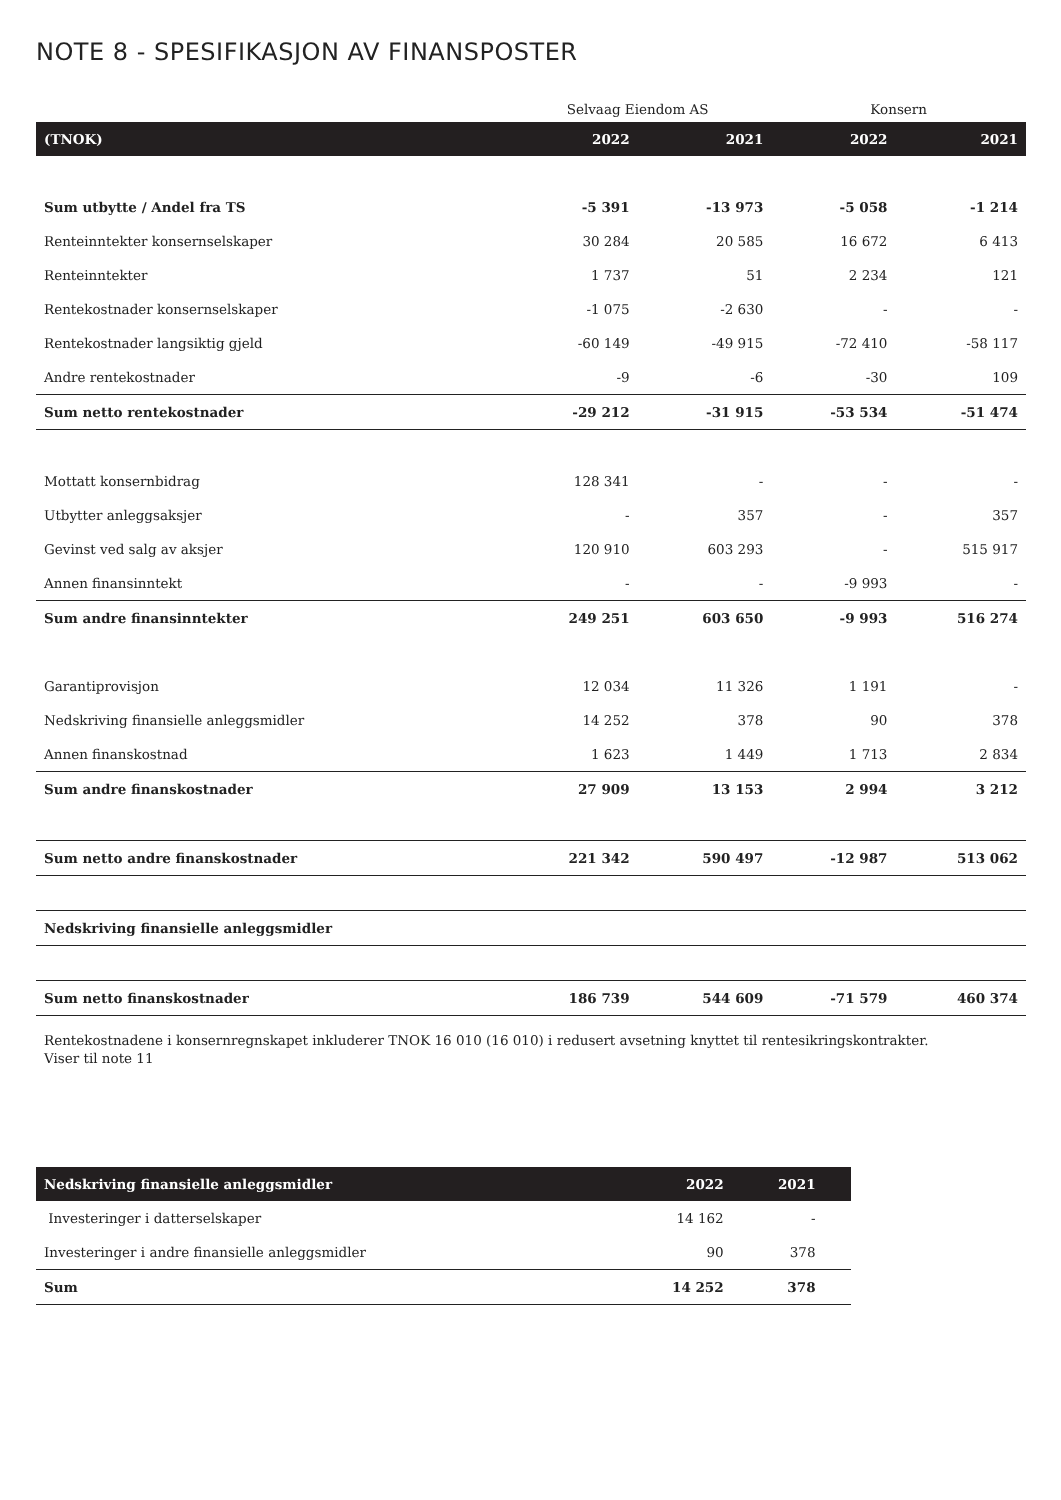NOTE 8 - SPESIFIKASJON AV FINANSPOSTER
| | Selvaag Eiendom AS | | Konsern | |
| (TNOK) | 2022 | 2021 | 2022 | 2021 |
| Sum utbytte / Andel fra TS | -5 391 | -13 973 | -5 058 | -1 214 |
| Renteinntekter konsernselskaper | 30 284 | 20 585 | 16 672 | 6 413 |
| Renteinntekter | 1 737 | 51 | 2 234 | 121 |
| Rentekostnader konsernselskaper | -1 075 | -2 630 | - | - |
| Rentekostnader langsiktig gjeld | -60 149 | -49 915 | -72 410 | -58 117 |
| Andre rentekostnader | -9 | -6 | -30 | 109 |
| Sum netto rentekostnader | -29 212 | -31 915 | -53 534 | -51 474 |
| Mottatt konsernbidrag | 128 341 | - | - | - |
| Utbytter anleggsaksjer | - | 357 | - | 357 |
| Gevinst ved salg av aksjer | 120 910 | 603 293 | - | 515 917 |
| Annen finansinntekt | - | - | -9 993 | - |
| Sum andre finansinntekter | 249 251 | 603 650 | -9 993 | 516 274 |
| Garantiprovisjon | 12 034 | 11 326 | 1 191 | - |
| Nedskriving finansielle anleggsmidler | 14 252 | 378 | 90 | 378 |
| Annen finanskostnad | 1 623 | 1 449 | 1 713 | 2 834 |
| Sum andre finanskostnader | 27 909 | 13 153 | 2 994 | 3 212 |
| Sum netto andre finanskostnader | 221 342 | 590 497 | -12 987 | 513 062 |
| Nedskriving finansielle anleggsmidler | | | | |
| Sum netto finanskostnader | 186 739 | 544 609 | -71 579 | 460 374 |
Rentekostnadene i konsernregnskapet inkluderer TNOK 16 010 (16 010) i redusert avsetning knyttet til rentesikringskontrakter.
Viser til note 11
| Nedskriving finansielle anleggsmidler | 2022 | 2021 | |
| --- | --- | --- | --- |
| Investeringer i datterselskaper | 14 162 | - | |
| Investeringer i andre finansielle anleggsmidler | 90 | 378 | |
| Sum | 14 252 | 378 | |